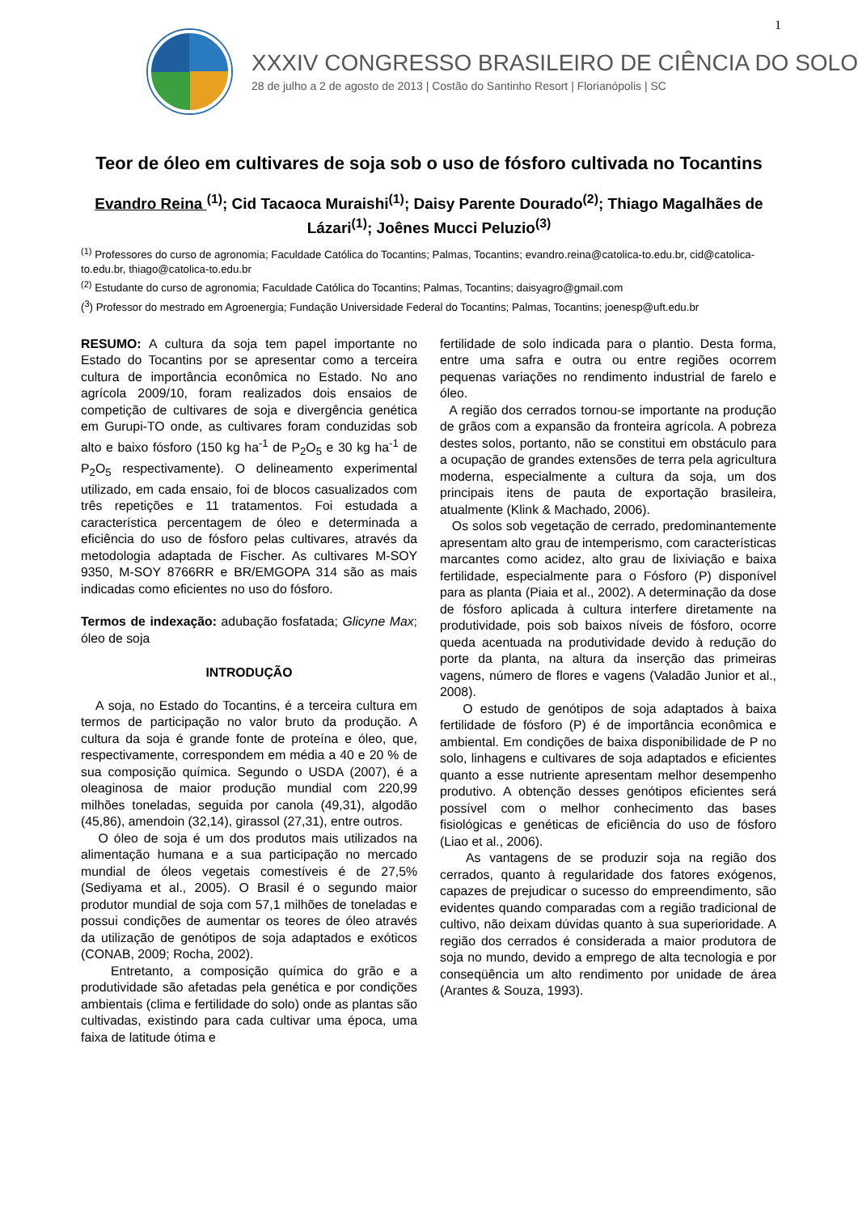1
XXXIV CONGRESSO BRASILEIRO DE CIÊNCIA DO SOLO
28 de julho a 2 de agosto de 2013 | Costão do Santinho Resort | Florianópolis | SC
Teor de óleo em cultivares de soja sob o uso de fósforo cultivada no Tocantins
Evandro Reina <sup>(1)</sup>; Cid Tacaoca Muraishi<sup>(1)</sup>; Daisy Parente Dourado<sup>(2)</sup>; Thiago Magalhães de Lázari<sup>(1)</sup>; Joênes Mucci Peluzio<sup>(3)</sup>
<sup>(1)</sup> Professores do curso de agronomia; Faculdade Católica do Tocantins; Palmas, Tocantins; evandro.reina@catolica-to.edu.br, cid@catolica-to.edu.br, thiago@catolica-to.edu.br
<sup>(2)</sup> Estudante do curso de agronomia; Faculdade Católica do Tocantins; Palmas, Tocantins; daisyagro@gmail.com
(<sup>3</sup>) Professor do mestrado em Agroenergia; Fundação Universidade Federal do Tocantins; Palmas, Tocantins; joenesp@uft.edu.br
RESUMO: A cultura da soja tem papel importante no Estado do Tocantins por se apresentar como a terceira cultura de importância econômica no Estado. No ano agrícola 2009/10, foram realizados dois ensaios de competição de cultivares de soja e divergência genética em Gurupi-TO onde, as cultivares foram conduzidas sob alto e baixo fósforo (150 kg ha<sup>-1</sup> de P<sub>2</sub>O<sub>5</sub> e 30 kg ha<sup>-1</sup> de P<sub>2</sub>O<sub>5</sub> respectivamente). O delineamento experimental utilizado, em cada ensaio, foi de blocos casualizados com três repetições e 11 tratamentos. Foi estudada a característica percentagem de óleo e determinada a eficiência do uso de fósforo pelas cultivares, através da metodologia adaptada de Fischer. As cultivares M-SOY 9350, M-SOY 8766RR e BR/EMGOPA 314 são as mais indicadas como eficientes no uso do fósforo.
Termos de indexação: adubação fosfatada; Glicyne Max; óleo de soja
INTRODUÇÃO
A soja, no Estado do Tocantins, é a terceira cultura em termos de participação no valor bruto da produção. A cultura da soja é grande fonte de proteína e óleo, que, respectivamente, correspondem em média a 40 e 20 % de sua composição química. Segundo o USDA (2007), é a oleaginosa de maior produção mundial com 220,99 milhões toneladas, seguida por canola (49,31), algodão (45,86), amendoin (32,14), girassol (27,31), entre outros.
O óleo de soja é um dos produtos mais utilizados na alimentação humana e a sua participação no mercado mundial de óleos vegetais comestíveis é de 27,5% (Sediyama et al., 2005). O Brasil é o segundo maior produtor mundial de soja com 57,1 milhões de toneladas e possui condições de aumentar os teores de óleo através da utilização de genótipos de soja adaptados e exóticos (CONAB, 2009; Rocha, 2002).
Entretanto, a composição química do grão e a produtividade são afetadas pela genética e por condições ambientais (clima e fertilidade do solo) onde as plantas são cultivadas, existindo para cada cultivar uma época, uma faixa de latitude ótima e
fertilidade de solo indicada para o plantio. Desta forma, entre uma safra e outra ou entre regiões ocorrem pequenas variações no rendimento industrial de farelo e óleo.
A região dos cerrados tornou-se importante na produção de grãos com a expansão da fronteira agrícola. A pobreza destes solos, portanto, não se constitui em obstáculo para a ocupação de grandes extensões de terra pela agricultura moderna, especialmente a cultura da soja, um dos principais itens de pauta de exportação brasileira, atualmente (Klink & Machado, 2006).
Os solos sob vegetação de cerrado, predominantemente apresentam alto grau de intemperismo, com características marcantes como acidez, alto grau de lixiviação e baixa fertilidade, especialmente para o Fósforo (P) disponível para as planta (Piaia et al., 2002). A determinação da dose de fósforo aplicada à cultura interfere diretamente na produtividade, pois sob baixos níveis de fósforo, ocorre queda acentuada na produtividade devido à redução do porte da planta, na altura da inserção das primeiras vagens, número de flores e vagens (Valadão Junior et al., 2008).
O estudo de genótipos de soja adaptados à baixa fertilidade de fósforo (P) é de importância econômica e ambiental. Em condições de baixa disponibilidade de P no solo, linhagens e cultivares de soja adaptados e eficientes quanto a esse nutriente apresentam melhor desempenho produtivo. A obtenção desses genótipos eficientes será possível com o melhor conhecimento das bases fisiológicas e genéticas de eficiência do uso de fósforo (Liao et al., 2006).
As vantagens de se produzir soja na região dos cerrados, quanto à regularidade dos fatores exógenos, capazes de prejudicar o sucesso do empreendimento, são evidentes quando comparadas com a região tradicional de cultivo, não deixam dúvidas quanto à sua superioridade. A região dos cerrados é considerada a maior produtora de soja no mundo, devido a emprego de alta tecnologia e por conseqüência um alto rendimento por unidade de área (Arantes & Souza, 1993).